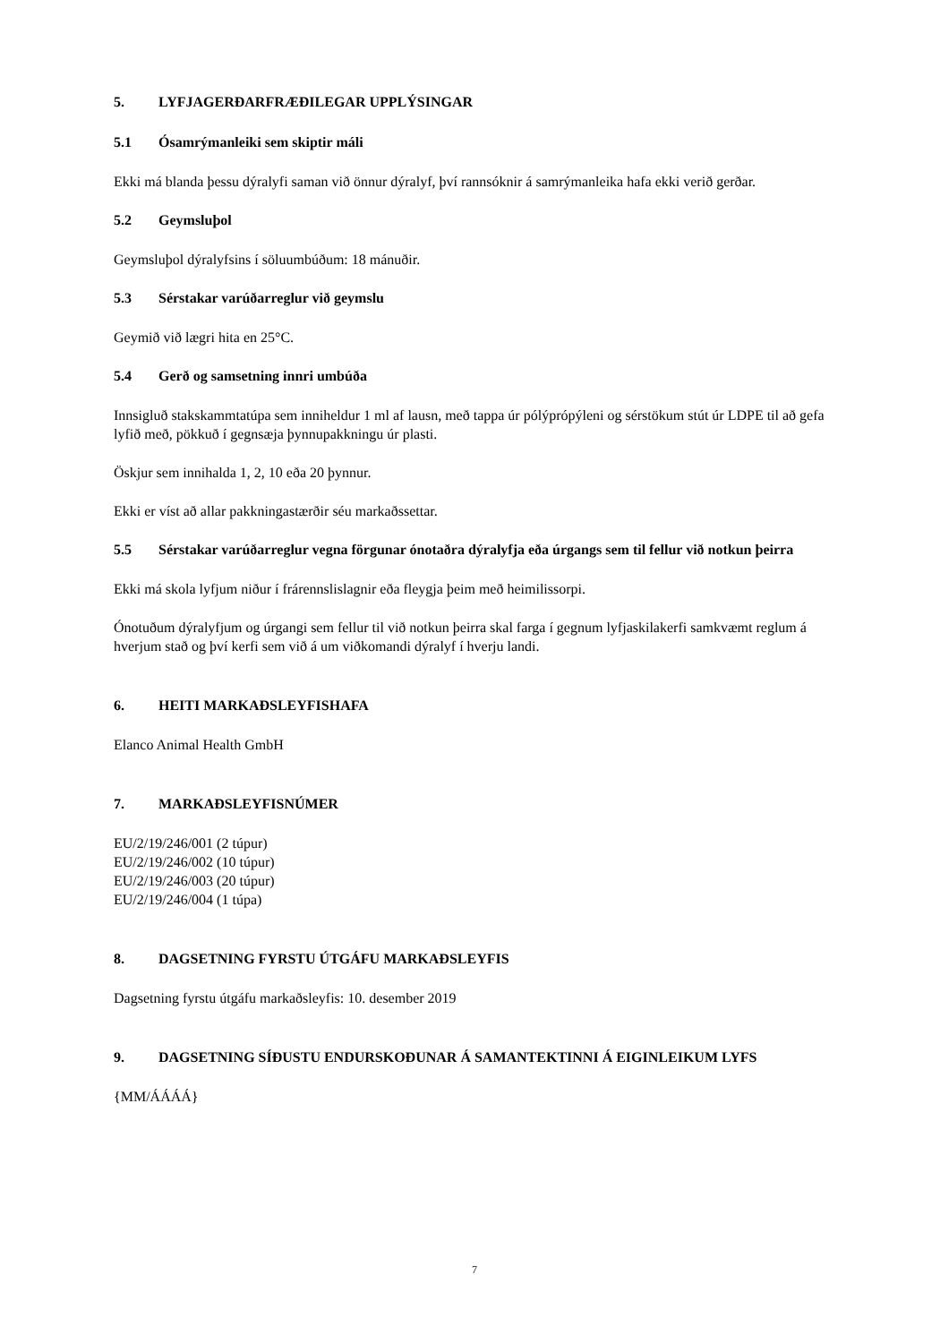5. LYFJAGERÐARFRÆÐILEGAR UPPLÝSINGAR
5.1 Ósamrýmanleiki sem skiptir máli
Ekki má blanda þessu dýralyfi saman við önnur dýralyf, því rannsóknir á samrýmanleika hafa ekki verið gerðar.
5.2 Geymsluþol
Geymsluþol dýralyfsins í söluumbúðum: 18 mánuðir.
5.3 Sérstakar varúðarreglur við geymslu
Geymið við lægri hita en 25°C.
5.4 Gerð og samsetning innri umbúða
Innsigluð stakskammtatúpa sem inniheldur 1 ml af lausn, með tappa úr pólýprópýleni og sérstökum stút úr LDPE til að gefa lyfið með, pökkuð í gegnsæja þynnupakkningu úr plasti.
Öskjur sem innihalda 1, 2, 10 eða 20 þynnur.
Ekki er víst að allar pakkningastærðir séu markaðssettar.
5.5 Sérstakar varúðarreglur vegna förgunar ónotaðra dýralyfja eða úrgangs sem til fellur við notkun þeirra
Ekki má skola lyfjum niður í frárennslislagnir eða fleygja þeim með heimilissorpi.
Ónotuðum dýralyfjum og úrgangi sem fellur til við notkun þeirra skal farga í gegnum lyfjaskilakerfi samkvæmt reglum á hverjum stað og því kerfi sem við á um viðkomandi dýralyf í hverju landi.
6. HEITI MARKAÐSLEYFISHAFA
Elanco Animal Health GmbH
7. MARKAÐSLEYFISNÚMER
EU/2/19/246/001 (2 túpur)
EU/2/19/246/002 (10 túpur)
EU/2/19/246/003 (20 túpur)
EU/2/19/246/004 (1 túpa)
8. DAGSETNING FYRSTU ÚTGÁFU MARKAÐSLEYFIS
Dagsetning fyrstu útgáfu markaðsleyfis: 10. desember 2019
9. DAGSETNING SÍÐUSTU ENDURSKOÐUNAR Á SAMANTEKTINNI Á EIGINLEIKUM LYFS
{MM/ÁÁÁÁ}
7